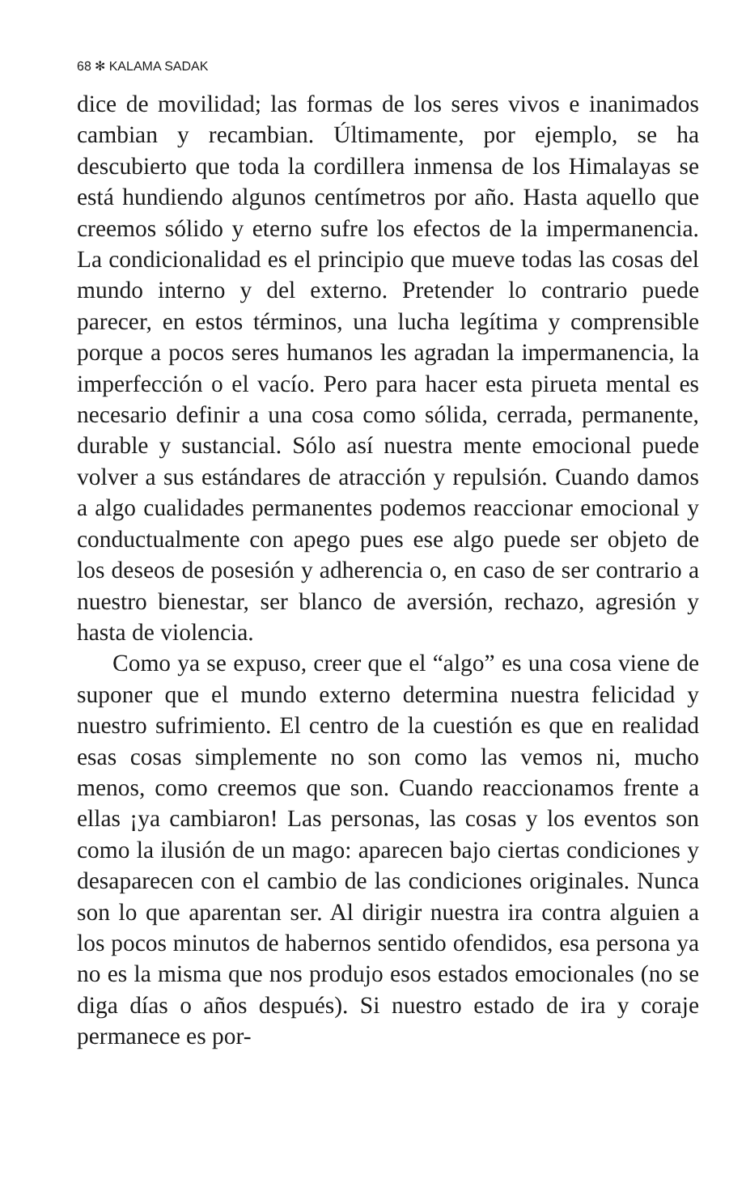68 ✻ KALAMA SADAK
dice de movilidad; las formas de los seres vivos e inanimados cambian y recambian. Últimamente, por ejemplo, se ha descubierto que toda la cordillera inmensa de los Himalayas se está hundiendo algunos centímetros por año. Hasta aquello que creemos sólido y eterno sufre los efectos de la impermanencia. La condicionalidad es el principio que mueve todas las cosas del mundo interno y del externo. Pretender lo contrario puede parecer, en estos términos, una lucha legítima y comprensible porque a pocos seres humanos les agradan la impermanencia, la imperfección o el vacío. Pero para hacer esta pirueta mental es necesario definir a una cosa como sólida, cerrada, permanente, durable y sustancial. Sólo así nuestra mente emocional puede volver a sus estándares de atracción y repulsión. Cuando damos a algo cualidades permanentes podemos reaccionar emocional y conductualmente con apego pues ese algo puede ser objeto de los deseos de posesión y adherencia o, en caso de ser contrario a nuestro bienestar, ser blanco de aversión, rechazo, agresión y hasta de violencia.
Como ya se expuso, creer que el “algo” es una cosa viene de suponer que el mundo externo determina nuestra felicidad y nuestro sufrimiento. El centro de la cuestión es que en realidad esas cosas simplemente no son como las vemos ni, mucho menos, como creemos que son. Cuando reaccionamos frente a ellas ¡ya cambiaron! Las personas, las cosas y los eventos son como la ilusión de un mago: aparecen bajo ciertas condiciones y desaparecen con el cambio de las condiciones originales. Nunca son lo que aparentan ser. Al dirigir nuestra ira contra alguien a los pocos minutos de habernos sentido ofendidos, esa persona ya no es la misma que nos produjo esos estados emocionales (no se diga días o años después). Si nuestro estado de ira y coraje permanece es por-